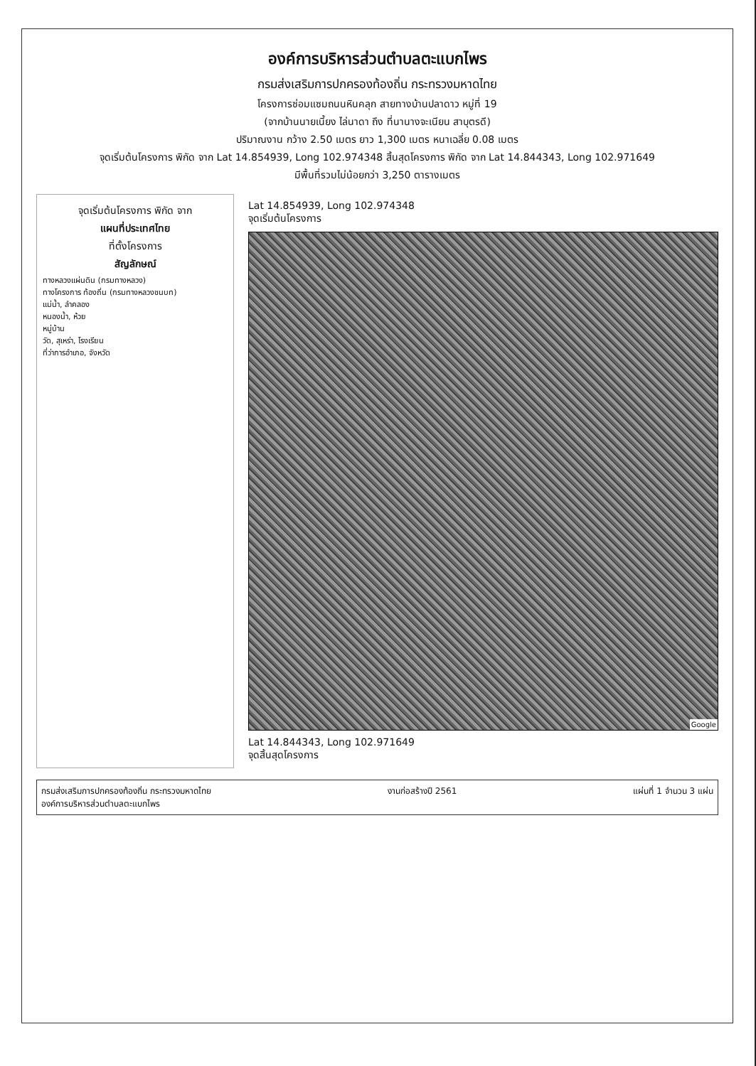องค์การบริหารส่วนตำบลตะแบกไพร
กรมส่งเสริมการปกครองท้องถิ่น กระทรวงมหาดไทย
โครงการซ่อมแซมถนนหินคลุก สายทางบ้านปลาดาว หมู่ที่ 19
(จากบ้านนายเนี้ยง ไล่นาดา ถึง ที่นานางจะเนียน สาบุตรดี)
ปริมาณงาน กว้าง 2.50 เมตร ยาว 1,300 เมตร หนาเฉลี่ย 0.08 เมตร
จุดเริ่มต้นโครงการ พิกัด จาก Lat 14.854939, Long 102.974348 สิ้นสุดโครงการ พิกัด จาก Lat 14.844343, Long 102.971649
มีพื้นที่รวมไม่น้อยกว่า 3,250 ตารางเมตร
จุดเริ่มต้นโครงการ พิกัด จาก
แผนที่ประเทศไทย
ที่ตั้งโครงการ
สัญลักษณ์
ทางหลวงแผ่นดิน (กรมทางหลวง)
ทางโครงการ ท้องถิ่น (กรมทางหลวงชนบท)
แม่น้ำ, ลำคลอง
หนองน้ำ, ห้วย
หมู่บ้าน
วัด, สุเหร่า, โรงเรียน
ที่ว่าการอำเภอ, จังหวัด
Lat 14.854939, Long 102.974348
จุดเริ่มต้นโครงการ
Google
Lat 14.844343, Long 102.971649
จุดสิ้นสุดโครงการ
กรมส่งเสริมการปกครองท้องถิ่น กระทรวงมหาดไทย
องค์การบริหารส่วนตำบลตะแบกไพร
งานก่อสร้างปี 2561 แผ่นที่ 1 จำนวน 3 แผ่น